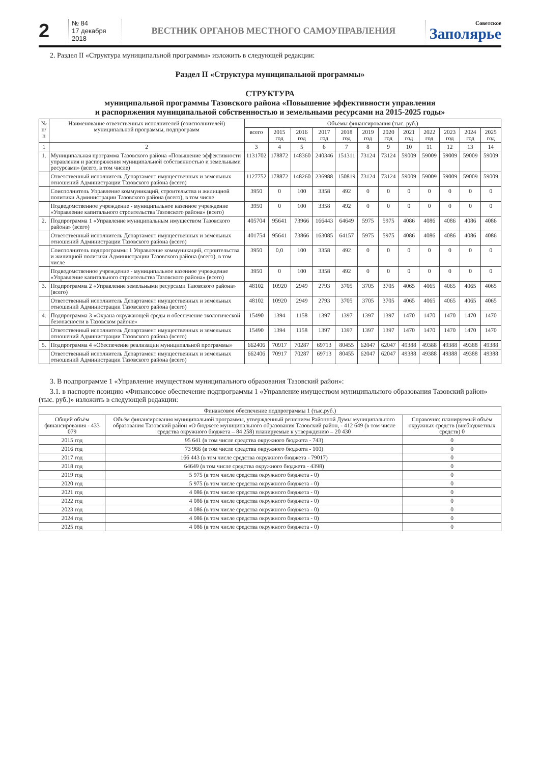2
№ 84
17 декабря 2018
ВЕСТНИК ОРГАНОВ МЕСТНОГО САМОУПРАВЛЕНИЯ
Советское
Заполярье
2. Раздел II «Структура муниципальной программы» изложить в следующей редакции:
Раздел II «Структура муниципальной программы»
СТРУКТУРА
муниципальной программы Тазовского района «Повышение эффективности управления
и распоряжения муниципальной собственностью и земельными ресурсами на 2015-2025 годы»
| № п/п | Наименование ответственных исполнителей (соисполнителей) муниципальной программы, подпрограмм | Объёмы финансирования (тыс. руб.) | | | | | | | | | | | |
| --- | --- | --- | --- | --- | --- | --- | --- | --- | --- | --- | --- | --- | --- |
| | | всего | 2015 год | 2016 год | 2017 год | 2018 год | 2019 год | 2020 год | 2021 год | 2022 год | 2023 год | 2024 год | 2025 год |
| 1 | 2 | 3 | 4 | 5 | 6 | 7 | 8 | 9 | 10 | 11 | 12 | 13 | 14 |
| 1. | Муниципальная программа Тазовского района «Повышение эффективности управления и распоряжения муниципальной собственностью и земельными ресурсами» (всего, в том числе) | 1131702 | 178872 | 148360 | 240346 | 151311 | 73124 | 73124 | 59009 | 59009 | 59009 | 59009 | 59009 |
| | Ответственный исполнитель Департамент имущественных и земельных отношений Администрации Тазовского района (всего) | 1127752 | 178872 | 148260 | 236988 | 150819 | 73124 | 73124 | 59009 | 59009 | 59009 | 59009 | 59009 |
| | Соисполнитель Управление коммуникаций, строительства и жилищной политики Администрации Тазовского района (всего), в том числе | 3950 | 0 | 100 | 3358 | 492 | 0 | 0 | 0 | 0 | 0 | 0 | 0 |
| | Подведомственное учреждение - муниципальное казенное учреждение «Управление капитального строительства Тазовского района» (всего) | 3950 | 0 | 100 | 3358 | 492 | 0 | 0 | 0 | 0 | 0 | 0 | 0 |
| 2. | Подпрограмма 1 «Управление муниципальным имуществом Тазовского района» (всего) | 405704 | 95641 | 73966 | 166443 | 64649 | 5975 | 5975 | 4086 | 4086 | 4086 | 4086 | 4086 |
| | Ответственный исполнитель Департамент имущественных и земельных отношений Администрации Тазовского района (всего) | 401754 | 95641 | 73866 | 163085 | 64157 | 5975 | 5975 | 4086 | 4086 | 4086 | 4086 | 4086 |
| | Соисполнитель подпрограммы 1 Управление коммуникаций, строительства и жилищной политики Администрации Тазовского района (всего), в том числе | 3950 | 0,0 | 100 | 3358 | 492 | 0 | 0 | 0 | 0 | 0 | 0 | 0 |
| | Подведомственное учреждение - муниципальное казенное учреждение «Управление капитального строительства Тазовского района» (всего) | 3950 | 0 | 100 | 3358 | 492 | 0 | 0 | 0 | 0 | 0 | 0 | 0 |
| 3. | Подпрограмма 2 «Управление земельными ресурсами Тазовского района» (всего) | 48102 | 10920 | 2949 | 2793 | 3705 | 3705 | 3705 | 4065 | 4065 | 4065 | 4065 | 4065 |
| | Ответственный исполнитель Департамент имущественных и земельных отношений Администрации Тазовского района (всего) | 48102 | 10920 | 2949 | 2793 | 3705 | 3705 | 3705 | 4065 | 4065 | 4065 | 4065 | 4065 |
| 4. | Подпрограмма 3 «Охрана окружающей среды и обеспечение экологической безопасности в Тазовском районе» | 15490 | 1394 | 1158 | 1397 | 1397 | 1397 | 1397 | 1470 | 1470 | 1470 | 1470 | 1470 |
| | Ответственный исполнитель Департамент имущественных и земельных отношений Администрации Тазовского района (всего) | 15490 | 1394 | 1158 | 1397 | 1397 | 1397 | 1397 | 1470 | 1470 | 1470 | 1470 | 1470 |
| 5. | Подпрограмма 4 «Обеспечение реализации муниципальной программы» | 662406 | 70917 | 70287 | 69713 | 80455 | 62047 | 62047 | 49388 | 49388 | 49388 | 49388 | 49388 |
| | Ответственный исполнитель Департамент имущественных и земельных отношений Администрации Тазовского района (всего) | 662406 | 70917 | 70287 | 69713 | 80455 | 62047 | 62047 | 49388 | 49388 | 49388 | 49388 | 49388 |
3. В подпрограмме 1 «Управление имуществом муниципального образования Тазовский район»:
3.1. в паспорте позицию «Финансовое обеспечение подпрограммы 1 «Управление имуществом муниципального образования Тазовский район» (тыс. руб.)» изложить в следующей редакции:
| Финансовое обеспечение подпрограммы 1 (тыс.руб.) | | |
| Общий объём финансирования - 433 079 | Объём финансирования муниципальной программы, утвержденный решением Районной Думы муниципального образования Тазовский район «О бюджете муниципального образования Тазовский район, - 412 649 (в том числе средства окружного бюджета – 84 258) планируемые к утверждению – 20 430 | Справочно: планируемый объём окружных средств (внебюджетных средств) 0 |
| 2015 год | 95 641 (в том числе средства окружного бюджета - 743) | 0 |
| 2016 год | 73 966 (в том числе средства окружного бюджета - 100) | 0 |
| 2017 год | 166 443 (в том числе средства окружного бюджета - 79017) | 0 |
| 2018 год | 64649 (в том числе средства окружного бюджета - 4398) | 0 |
| 2019 год | 5 975 (в том числе средства окружного бюджета - 0) | 0 |
| 2020 год | 5 975 (в том числе средства окружного бюджета - 0) | 0 |
| 2021 год | 4 086 (в том числе средства окружного бюджета - 0) | 0 |
| 2022 год | 4 086 (в том числе средства окружного бюджета - 0) | 0 |
| 2023 год | 4 086 (в том числе средства окружного бюджета - 0) | 0 |
| 2024 год | 4 086 (в том числе средства окружного бюджета - 0) | 0 |
| 2025 год | 4 086 (в том числе средства окружного бюджета - 0) | 0 |